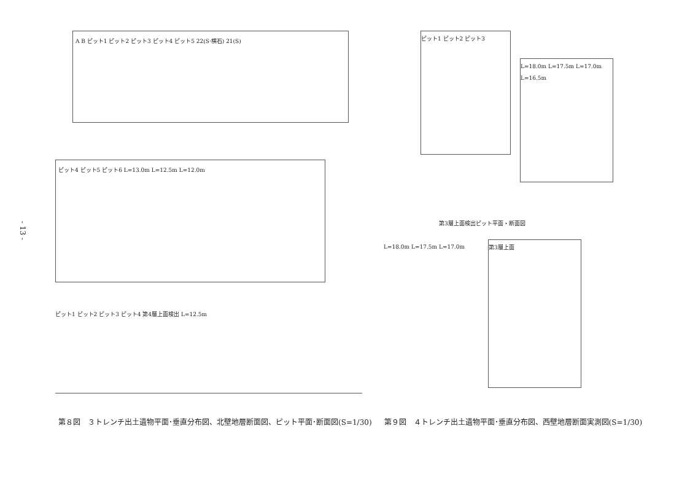- 13 -
A B ピット1 ピット2 ピット3 ピット4 ピット5 22(S·横石) 21(S)
ピット4 ピット5 ピット6 L=13.0m L=12.5m L=12.0m
ピット1 ピット2 ピット3 ピット4 第4層上面検出 L=12.5m
ピット1 ピット2 ピット3
L=18.0m L=17.5m L=17.0m L=16.5m
第3層上面検出ピット平面・断面図
L=18.0m L=17.5m L=17.0m
第3層上面
第８図　３トレンチ出土遺物平面･垂直分布図、北壁地層断面図、ピット平面･断面図(S=1/30) 第９図　４トレンチ出土遺物平面･垂直分布図、西壁地層断面実測図(S=1/30)